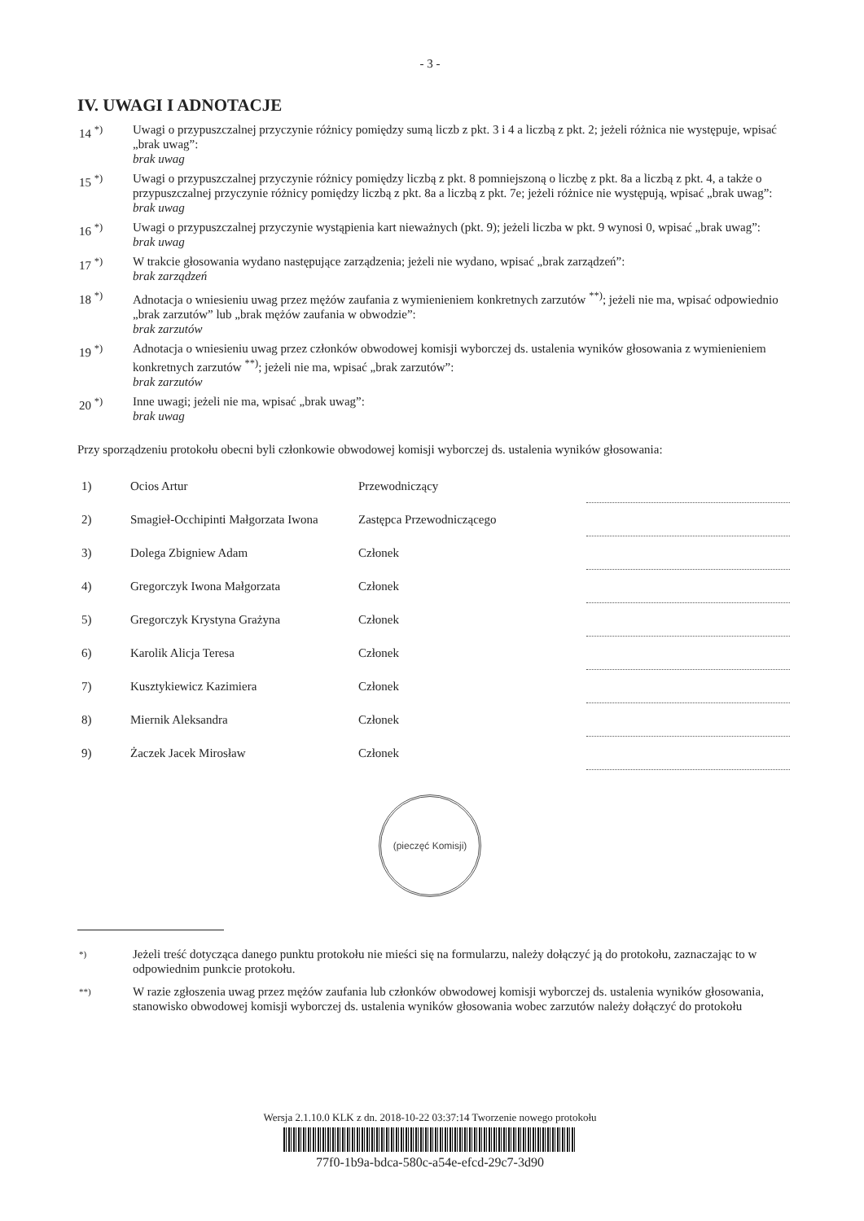- 3 -
IV. UWAGI I ADNOTACJE
14 <sup>*)</sup> Uwagi o przypuszczalnej przyczynie różnicy pomiędzy sumą liczb z pkt. 3 i 4 a liczbą z pkt. 2; jeżeli różnica nie występuje, wpisać „brak uwag”:
brak uwag
15 <sup>*)</sup> Uwagi o przypuszczalnej przyczynie różnicy pomiędzy liczbą z pkt. 8 pomniejszoną o liczbę z pkt. 8a a liczbą z pkt. 4, a także o przypuszczalnej przyczynie różnicy pomiędzy liczbą z pkt. 8a a liczbą z pkt. 7e; jeżeli różnice nie występują, wpisać „brak uwag”:
brak uwag
16 <sup>*)</sup> Uwagi o przypuszczalnej przyczynie wystąpienia kart nieważnych (pkt. 9); jeżeli liczba w pkt. 9 wynosi 0, wpisać „brak uwag”:
brak uwag
17 <sup>*)</sup> W trakcie głosowania wydano następujące zarządzenia; jeżeli nie wydano, wpisać „brak zarządzeń”:
brak zarządzeń
18 <sup>*)</sup> Adnotacja o wniesieniu uwag przez mężów zaufania z wymienieniem konkretnych zarzutów <sup>**)</sup>; jeżeli nie ma, wpisać odpowiednio „brak zarzutów” lub „brak mężów zaufania w obwodzie”:
brak zarzutów
19 <sup>*)</sup> Adnotacja o wniesieniu uwag przez członków obwodowej komisji wyborczej ds. ustalenia wyników głosowania z wymienieniem konkretnych zarzutów <sup>**)</sup>; jeżeli nie ma, wpisać „brak zarzutów”:
brak zarzutów
20 <sup>*)</sup> Inne uwagi; jeżeli nie ma, wpisać „brak uwag”:
brak uwag
Przy sporządzeniu protokołu obecni byli członkowie obwodowej komisji wyborczej ds. ustalenia wyników głosowania:
| 1) | Ocios Artur | Przewodniczący | |
| 2) | Smagieł-Occhipinti Małgorzata Iwona | Zastępca Przewodniczącego | |
| 3) | Dolega Zbigniew Adam | Członek | |
| 4) | Gregorczyk Iwona Małgorzata | Członek | |
| 5) | Gregorczyk Krystyna Grażyna | Członek | |
| 6) | Karolik Alicja Teresa | Członek | |
| 7) | Kusztykiewicz Kazimiera | Członek | |
| 8) | Miernik Aleksandra | Członek | |
| 9) | Żaczek Jacek Mirosław | Członek | |
(pieczęć Komisji)
*)
Jeżeli treść dotycząca danego punktu protokołu nie mieści się na formularzu, należy dołączyć ją do protokołu, zaznaczając to w odpowiednim punkcie protokołu.
**)
W razie zgłoszenia uwag przez mężów zaufania lub członków obwodowej komisji wyborczej ds. ustalenia wyników głosowania, stanowisko obwodowej komisji wyborczej ds. ustalenia wyników głosowania wobec zarzutów należy dołączyć do protokołu
Wersja 2.1.10.0 KLK z dn. 2018-10-22 03:37:14 Tworzenie nowego protokołu
77f0-1b9a-bdca-580c-a54e-efcd-29c7-3d90